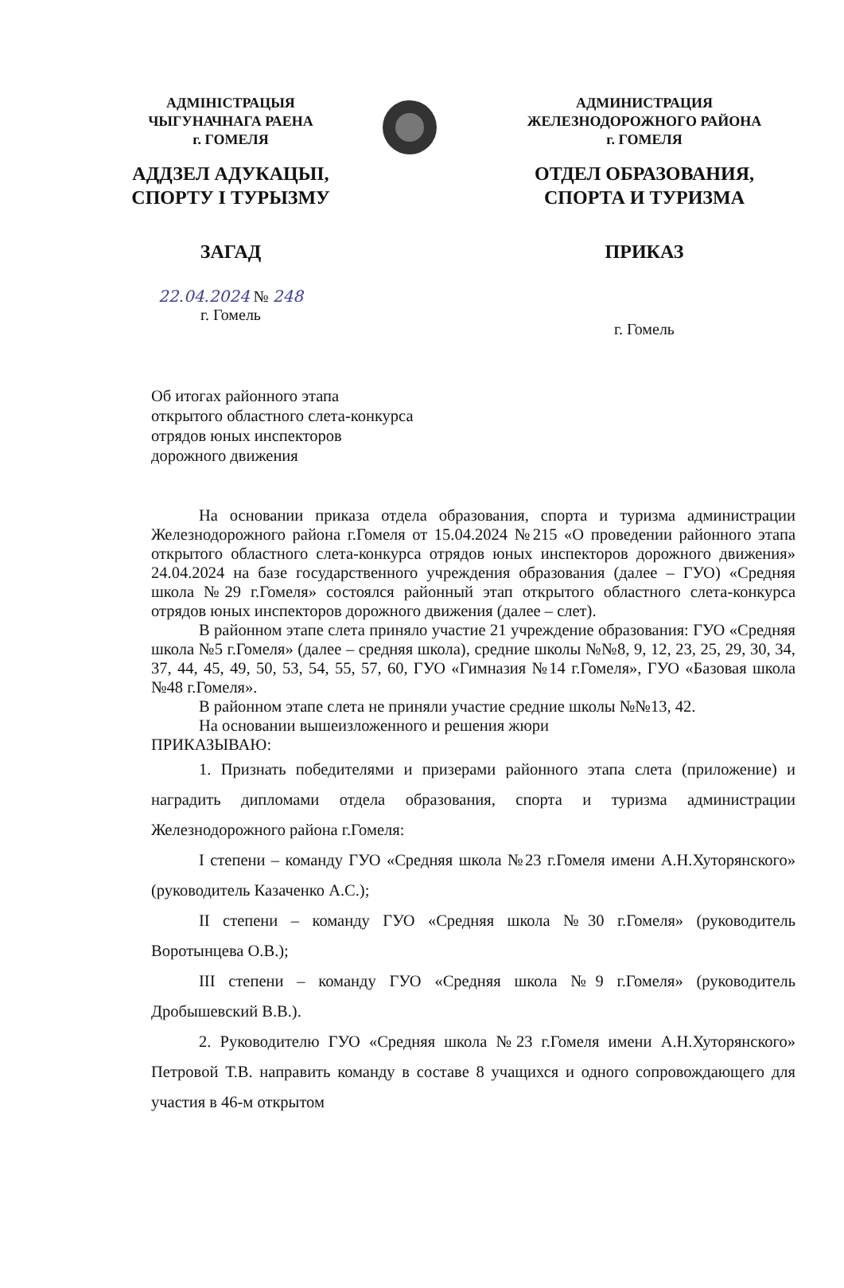АДМІНІСТРАЦЫЯ
ЧЫГУНАЧНАГА РАЕНА
г. ГОМЕЛЯ
АДДЗЕЛ АДУКАЦЫІ,
СПОРТУ І ТУРЫЗМУ
ЗАГАД
22.04.2024 № 248
г. Гомель
АДМИНИСТРАЦИЯ
ЖЕЛЕЗНОДОРОЖНОГО РАЙОНА
г. ГОМЕЛЯ
ОТДЕЛ ОБРАЗОВАНИЯ,
СПОРТА И ТУРИЗМА
ПРИКАЗ
г. Гомель
Об итогах районного этапа
открытого областного слета-конкурса
отрядов юных инспекторов
дорожного движения
На основании приказа отдела образования, спорта и туризма администрации Железнодорожного района г.Гомеля от 15.04.2024 №215 «О проведении районного этапа открытого областного слета-конкурса отрядов юных инспекторов дорожного движения» 24.04.2024 на базе государственного учреждения образования (далее – ГУО) «Средняя школа №29 г.Гомеля» состоялся районный этап открытого областного слета-конкурса отрядов юных инспекторов дорожного движения (далее – слет).
В районном этапе слета приняло участие 21 учреждение образования: ГУО «Средняя школа №5 г.Гомеля» (далее – средняя школа), средние школы №№8, 9, 12, 23, 25, 29, 30, 34, 37, 44, 45, 49, 50, 53, 54, 55, 57, 60, ГУО «Гимназия №14 г.Гомеля», ГУО «Базовая школа №48 г.Гомеля».
В районном этапе слета не приняли участие средние школы №№13, 42.
На основании вышеизложенного и решения жюри
ПРИКАЗЫВАЮ:
1. Признать победителями и призерами районного этапа слета (приложение) и наградить дипломами отдела образования, спорта и туризма администрации Железнодорожного района г.Гомеля:
I степени – команду ГУО «Средняя школа №23 г.Гомеля имени А.Н.Хуторянского» (руководитель Казаченко А.С.);
II степени – команду ГУО «Средняя школа №30 г.Гомеля» (руководитель Воротынцева О.В.);
III степени – команду ГУО «Средняя школа №9 г.Гомеля» (руководитель Дробышевский В.В.).
2. Руководителю ГУО «Средняя школа №23 г.Гомеля имени А.Н.Хуторянского» Петровой Т.В. направить команду в составе 8 учащихся и одного сопровождающего для участия в 46-м открытом